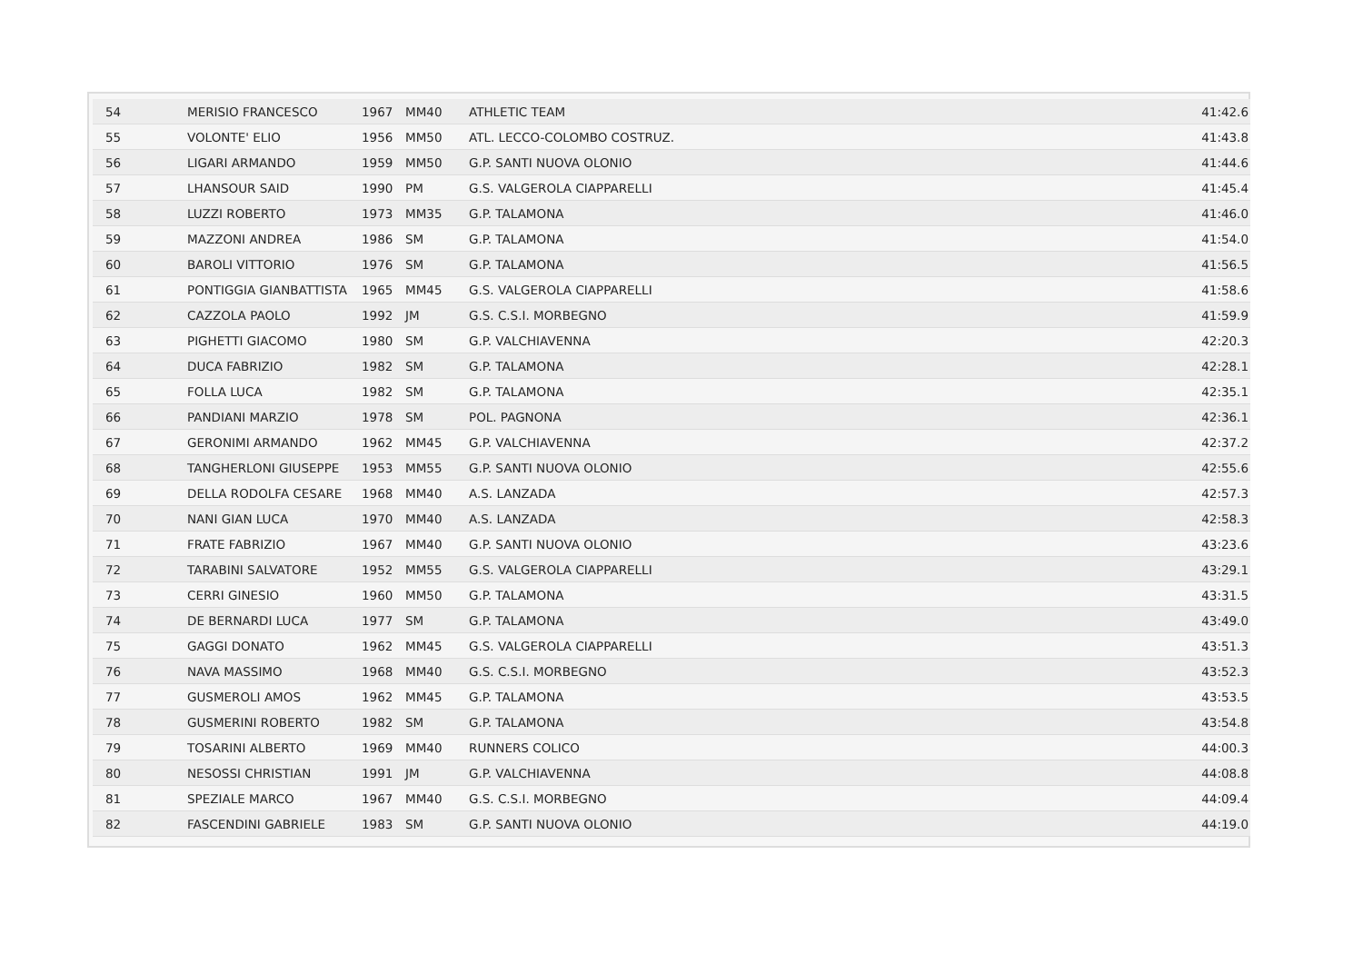| 54 | MERISIO FRANCESCO | 1967 | MM40 | ATHLETIC TEAM | 41:42.6 |
| 55 | VOLONTE' ELIO | 1956 | MM50 | ATL. LECCO-COLOMBO COSTRUZ. | 41:43.8 |
| 56 | LIGARI ARMANDO | 1959 | MM50 | G.P. SANTI NUOVA OLONIO | 41:44.6 |
| 57 | LHANSOUR SAID | 1990 | PM | G.S. VALGEROLA CIAPPARELLI | 41:45.4 |
| 58 | LUZZI ROBERTO | 1973 | MM35 | G.P. TALAMONA | 41:46.0 |
| 59 | MAZZONI ANDREA | 1986 | SM | G.P. TALAMONA | 41:54.0 |
| 60 | BAROLI VITTORIO | 1976 | SM | G.P. TALAMONA | 41:56.5 |
| 61 | PONTIGGIA GIANBATTISTA | 1965 | MM45 | G.S. VALGEROLA CIAPPARELLI | 41:58.6 |
| 62 | CAZZOLA PAOLO | 1992 | JM | G.S. C.S.I. MORBEGNO | 41:59.9 |
| 63 | PIGHETTI GIACOMO | 1980 | SM | G.P. VALCHIAVENNA | 42:20.3 |
| 64 | DUCA FABRIZIO | 1982 | SM | G.P. TALAMONA | 42:28.1 |
| 65 | FOLLA LUCA | 1982 | SM | G.P. TALAMONA | 42:35.1 |
| 66 | PANDIANI MARZIO | 1978 | SM | POL. PAGNONA | 42:36.1 |
| 67 | GERONIMI ARMANDO | 1962 | MM45 | G.P. VALCHIAVENNA | 42:37.2 |
| 68 | TANGHERLONI GIUSEPPE | 1953 | MM55 | G.P. SANTI NUOVA OLONIO | 42:55.6 |
| 69 | DELLA RODOLFA CESARE | 1968 | MM40 | A.S. LANZADA | 42:57.3 |
| 70 | NANI GIAN LUCA | 1970 | MM40 | A.S. LANZADA | 42:58.3 |
| 71 | FRATE FABRIZIO | 1967 | MM40 | G.P. SANTI NUOVA OLONIO | 43:23.6 |
| 72 | TARABINI SALVATORE | 1952 | MM55 | G.S. VALGEROLA CIAPPARELLI | 43:29.1 |
| 73 | CERRI GINESIO | 1960 | MM50 | G.P. TALAMONA | 43:31.5 |
| 74 | DE BERNARDI LUCA | 1977 | SM | G.P. TALAMONA | 43:49.0 |
| 75 | GAGGI DONATO | 1962 | MM45 | G.S. VALGEROLA CIAPPARELLI | 43:51.3 |
| 76 | NAVA MASSIMO | 1968 | MM40 | G.S. C.S.I. MORBEGNO | 43:52.3 |
| 77 | GUSMEROLI AMOS | 1962 | MM45 | G.P. TALAMONA | 43:53.5 |
| 78 | GUSMERINI ROBERTO | 1982 | SM | G.P. TALAMONA | 43:54.8 |
| 79 | TOSARINI ALBERTO | 1969 | MM40 | RUNNERS COLICO | 44:00.3 |
| 80 | NESOSSI CHRISTIAN | 1991 | JM | G.P. VALCHIAVENNA | 44:08.8 |
| 81 | SPEZIALE MARCO | 1967 | MM40 | G.S. C.S.I. MORBEGNO | 44:09.4 |
| 82 | FASCENDINI GABRIELE | 1983 | SM | G.P. SANTI NUOVA OLONIO | 44:19.0 |